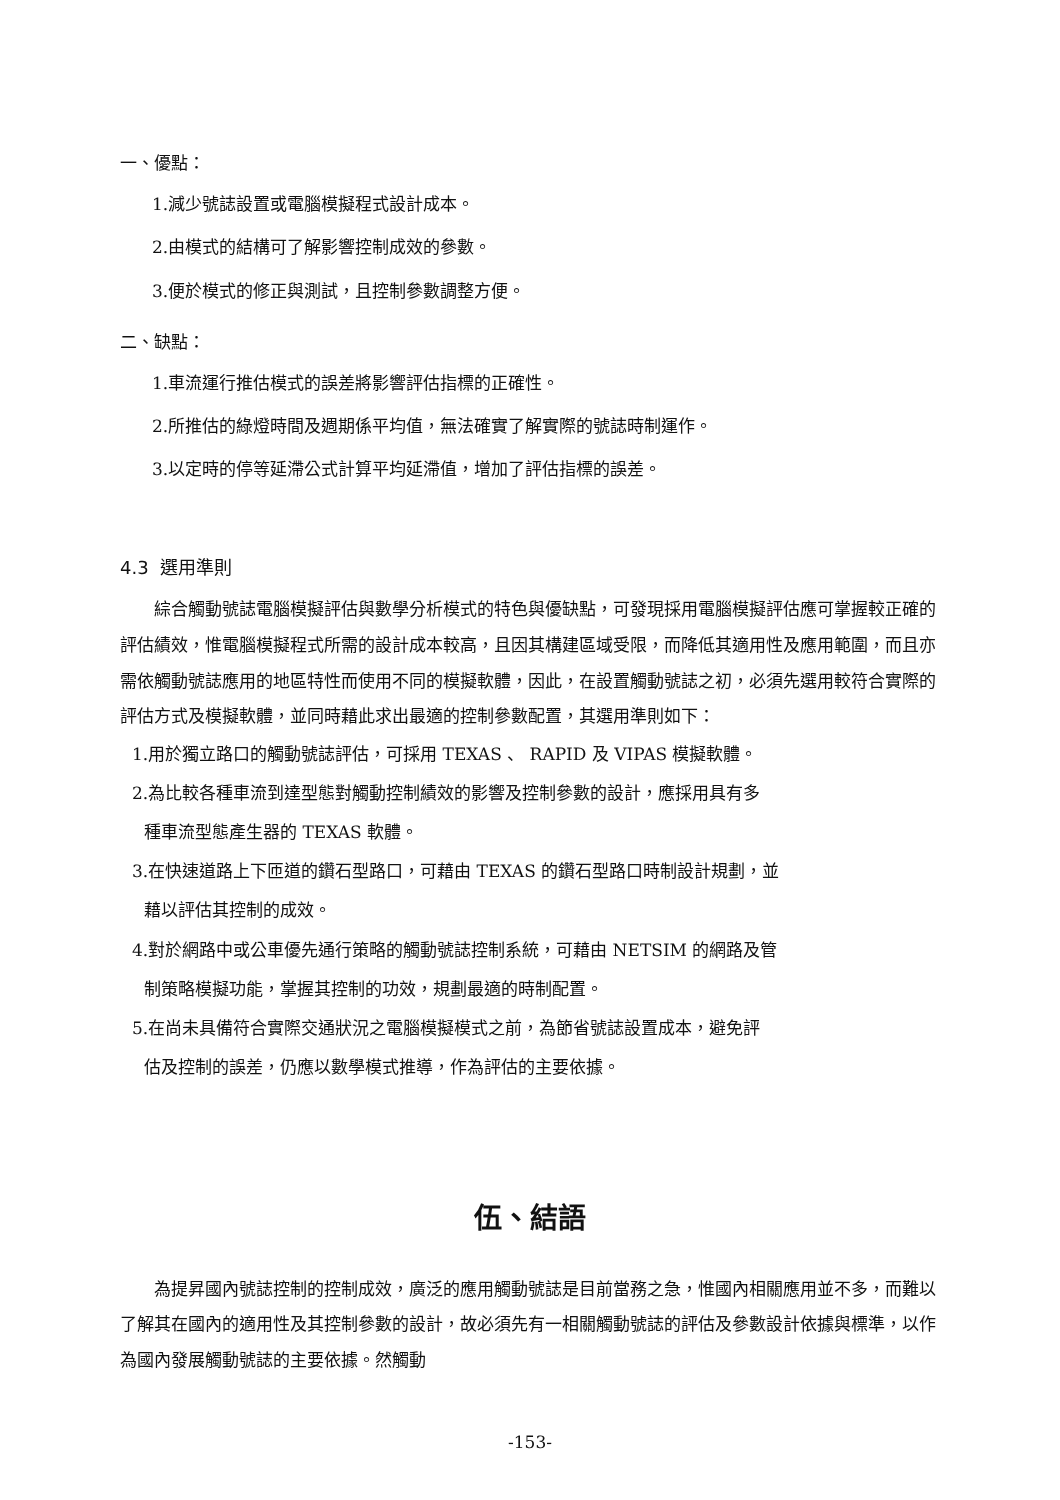一、優點：
1.減少號誌設置或電腦模擬程式設計成本。
2.由模式的結構可了解影響控制成效的參數。
3.便於模式的修正與測試，且控制參數調整方便。
二、缺點：
1.車流運行推估模式的誤差將影響評估指標的正確性。
2.所推估的綠燈時間及週期係平均值，無法確實了解實際的號誌時制運作。
3.以定時的停等延滯公式計算平均延滯值，增加了評估指標的誤差。
4.3 選用準則
綜合觸動號誌電腦模擬評估與數學分析模式的特色與優缺點，可發現採用電腦模擬評估應可掌握較正確的評估績效，惟電腦模擬程式所需的設計成本較高，且因其構建區域受限，而降低其適用性及應用範圍，而且亦需依觸動號誌應用的地區特性而使用不同的模擬軟體，因此，在設置觸動號誌之初，必須先選用較符合實際的評估方式及模擬軟體，並同時藉此求出最適的控制參數配置，其選用準則如下：
1.用於獨立路口的觸動號誌評估，可採用 TEXAS 、 RAPID 及 VIPAS 模擬軟體。
2.為比較各種車流到達型態對觸動控制績效的影響及控制參數的設計，應採用具有多
種車流型態產生器的 TEXAS 軟體。
3.在快速道路上下匝道的鑽石型路口，可藉由 TEXAS 的鑽石型路口時制設計規劃，並
藉以評估其控制的成效。
4.對於網路中或公車優先通行策略的觸動號誌控制系統，可藉由 NETSIM 的網路及管
制策略模擬功能，掌握其控制的功效，規劃最適的時制配置。
5.在尚未具備符合實際交通狀況之電腦模擬模式之前，為節省號誌設置成本，避免評
估及控制的誤差，仍應以數學模式推導，作為評估的主要依據。
伍、結語
為提昇國內號誌控制的控制成效，廣泛的應用觸動號誌是目前當務之急，惟國內相關應用並不多，而難以了解其在國內的適用性及其控制參數的設計，故必須先有一相關觸動號誌的評估及參數設計依據與標準，以作為國內發展觸動號誌的主要依據。然觸動
-153-